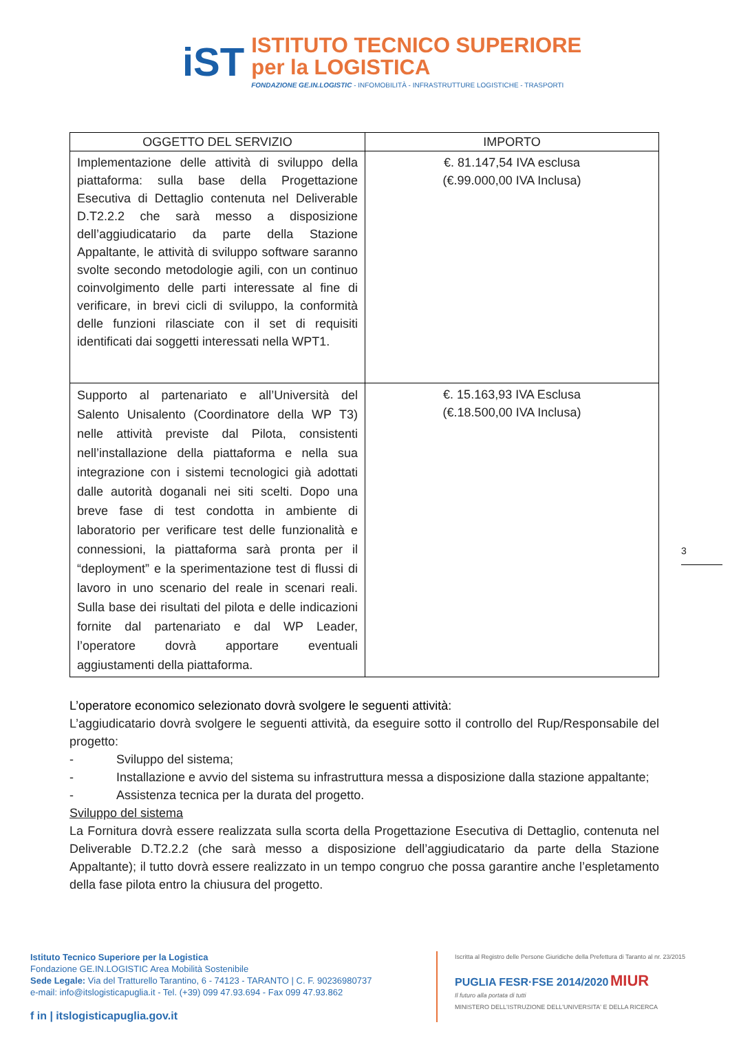iST
ISTITUTO TECNICO SUPERIORE
per la LOGISTICA
FONDAZIONE GE.IN.LOGISTIC - INFOMOBILITÀ - INFRASTRUTTURE LOGISTICHE - TRASPORTI
| OGGETTO DEL SERVIZIO | IMPORTO |
| --- | --- |
| Implementazione delle attività di sviluppo della piattaforma: sulla base della Progettazione Esecutiva di Dettaglio contenuta nel Deliverable D.T2.2.2 che sarà messo a disposizione dell’aggiudicatario da parte della Stazione Appaltante, le attività di sviluppo software saranno svolte secondo metodologie agili, con un continuo coinvolgimento delle parti interessate al fine di verificare, in brevi cicli di sviluppo, la conformità delle funzioni rilasciate con il set di requisiti identificati dai soggetti interessati nella WPT1. | €. 81.147,54 IVA esclusa (€.99.000,00 IVA Inclusa) |
| Supporto al partenariato e all’Università del Salento Unisalento (Coordinatore della WP T3) nelle attività previste dal Pilota, consistenti nell’installazione della piattaforma e nella sua integrazione con i sistemi tecnologici già adottati dalle autorità doganali nei siti scelti. Dopo una breve fase di test condotta in ambiente di laboratorio per verificare test delle funzionalità e connessioni, la piattaforma sarà pronta per il “deployment” e la sperimentazione test di flussi di lavoro in uno scenario del reale in scenari reali. Sulla base dei risultati del pilota e delle indicazioni fornite dal partenariato e dal WP Leader, l’operatore dovrà apportare eventuali aggiustamenti della piattaforma. | €. 15.163,93 IVA Esclusa (€.18.500,00 IVA Inclusa) |
3
L’operatore economico selezionato dovrà svolgere le seguenti attività:
L’aggiudicatario dovrà svolgere le seguenti attività, da eseguire sotto il controllo del Rup/Responsabile del progetto:
- Sviluppo del sistema;
- Installazione e avvio del sistema su infrastruttura messa a disposizione dalla stazione appaltante;
- Assistenza tecnica per la durata del progetto.
Sviluppo del sistema
La Fornitura dovrà essere realizzata sulla scorta della Progettazione Esecutiva di Dettaglio, contenuta nel Deliverable D.T2.2.2 (che sarà messo a disposizione dell’aggiudicatario da parte della Stazione Appaltante); il tutto dovrà essere realizzato in un tempo congruo che possa garantire anche l’espletamento della fase pilota entro la chiusura del progetto.
Istituto Tecnico Superiore per la Logistica
Fondazione GE.IN.LOGISTIC Area Mobilità Sostenibile
Sede Legale: Via del Tratturello Tarantino, 6 - 74123 - TARANTO | C. F. 90236980737
e-mail: info@itslogisticapuglia.it - Tel. (+39) 099 47.93.694 - Fax 099 47.93.862
f in | itslogisticapuglia.gov.it
Iscritta al Registro delle Persone Giuridiche della Prefettura di Taranto al nr. 23/2015
PUGLIA FESR·FSE 2014/2020 MIUR
Il futuro alla portata di tutti
MINISTERO DELL'ISTRUZIONE DELL'UNIVERSITA' E DELLA RICERCA